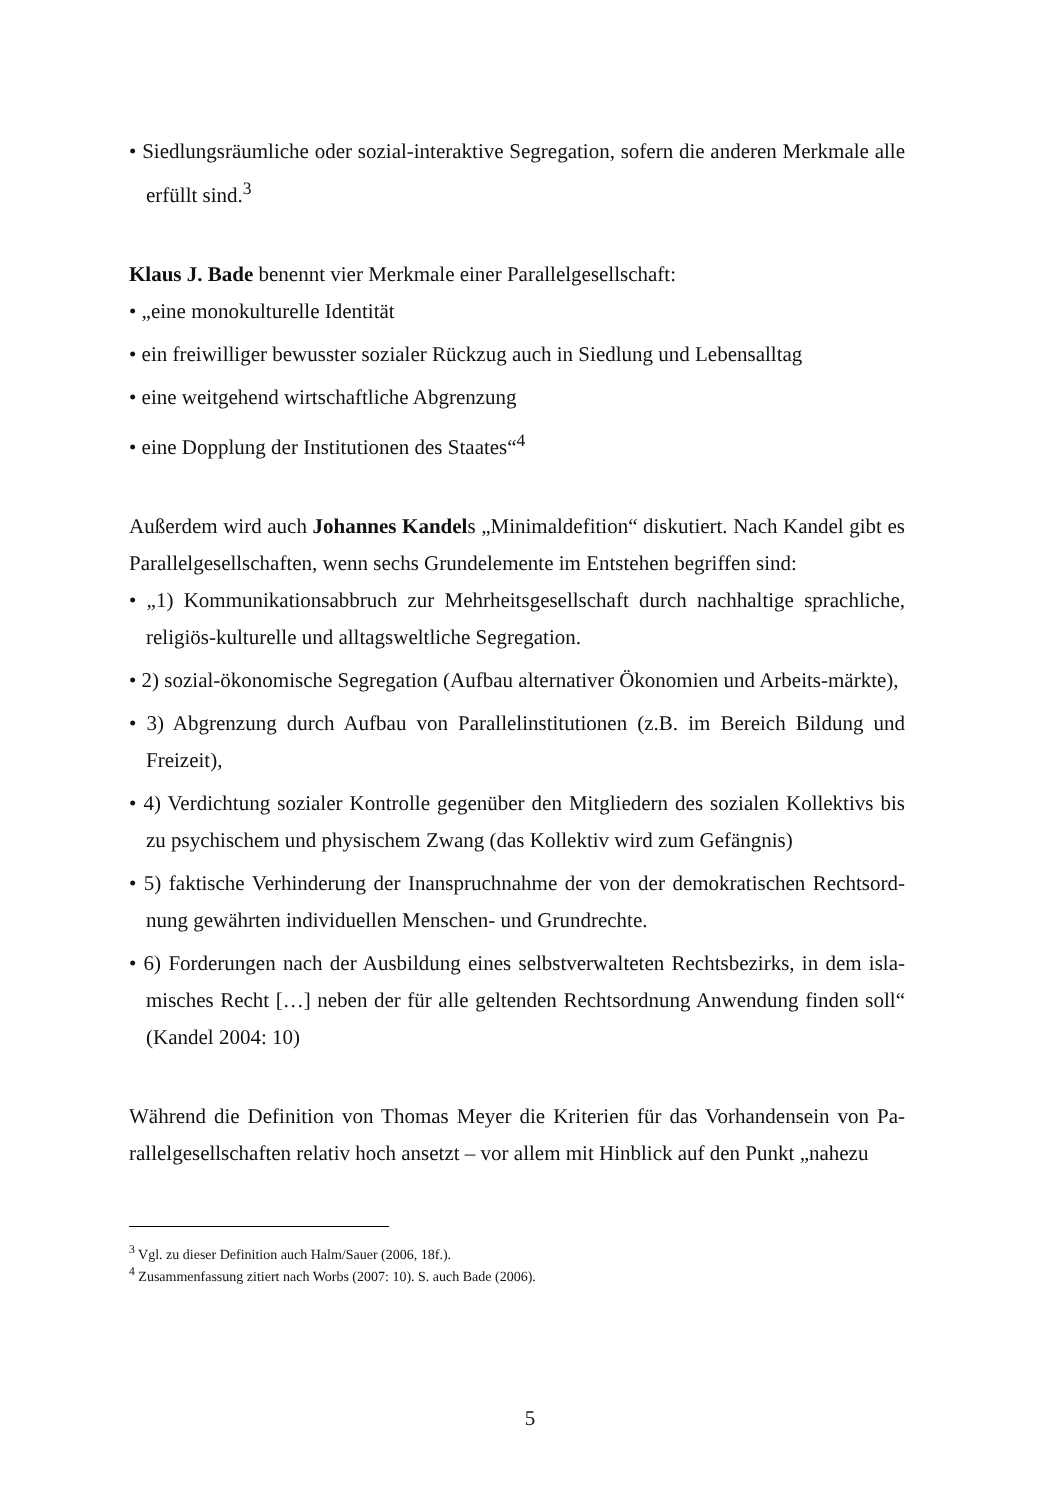• Siedlungsräumliche oder sozial-interaktive Segregation, sofern die anderen Merkmale alle erfüllt sind.<sup>3</sup>
Klaus J. Bade benennt vier Merkmale einer Parallelgesellschaft:
• „eine monokulturelle Identität
• ein freiwilliger bewusster sozialer Rückzug auch in Siedlung und Lebensalltag
• eine weitgehend wirtschaftliche Abgrenzung
• eine Dopplung der Institutionen des Staates“<sup>4</sup>
Außerdem wird auch Johannes Kandels „Minimaldefition“ diskutiert. Nach Kandel gibt es Parallelgesellschaften, wenn sechs Grundelemente im Entstehen begriffen sind:
• „1) Kommunikationsabbruch zur Mehrheitsgesellschaft durch nachhaltige sprachliche, religiös-kulturelle und alltagsweltliche Segregation.
• 2) sozial-ökonomische Segregation (Aufbau alternativer Ökonomien und Arbeits-märkte),
• 3) Abgrenzung durch Aufbau von Parallelinstitutionen (z.B. im Bereich Bildung und Freizeit),
• 4) Verdichtung sozialer Kontrolle gegenüber den Mitgliedern des sozialen Kollektivs bis zu psychischem und physischem Zwang (das Kollektiv wird zum Gefängnis)
• 5) faktische Verhinderung der Inanspruchnahme der von der demokratischen Rechtsord-nung gewährten individuellen Menschen- und Grundrechte.
• 6) Forderungen nach der Ausbildung eines selbstverwalteten Rechtsbezirks, in dem isla-misches Recht […] neben der für alle geltenden Rechtsordnung Anwendung finden soll“ (Kandel 2004: 10)
Während die Definition von Thomas Meyer die Kriterien für das Vorhandensein von Pa-rallelgesellschaften relativ hoch ansetzt – vor allem mit Hinblick auf den Punkt „nahezu
<sup>3</sup> Vgl. zu dieser Definition auch Halm/Sauer (2006, 18f.).
<sup>4</sup> Zusammenfassung zitiert nach Worbs (2007: 10). S. auch Bade (2006).
5